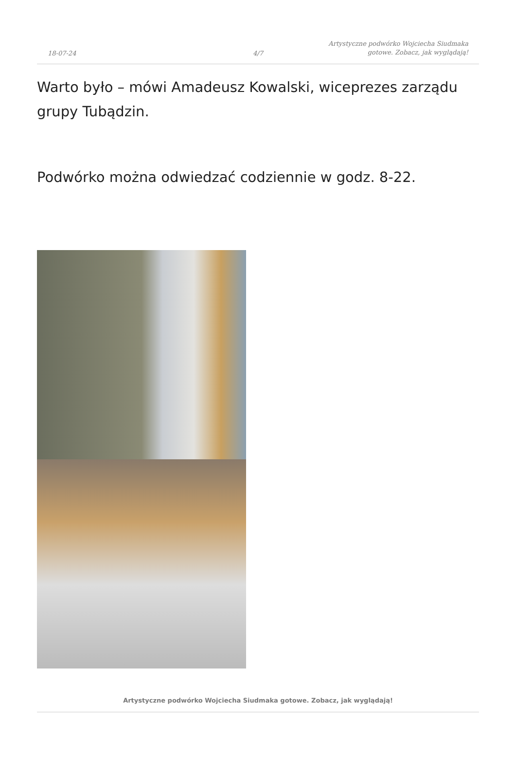18-07-24
4/7
Artystyczne podwórko Wojciecha Siudmaka gotowe. Zobacz, jak wyglądają!
Warto było – mówi Amadeusz Kowalski, wiceprezes zarządu grupy Tubądzin.
Podwórko można odwiedzać codziennie w godz. 8-22.
Artystyczne podwórko Wojciecha Siudmaka gotowe. Zobacz, jak wyglądają!